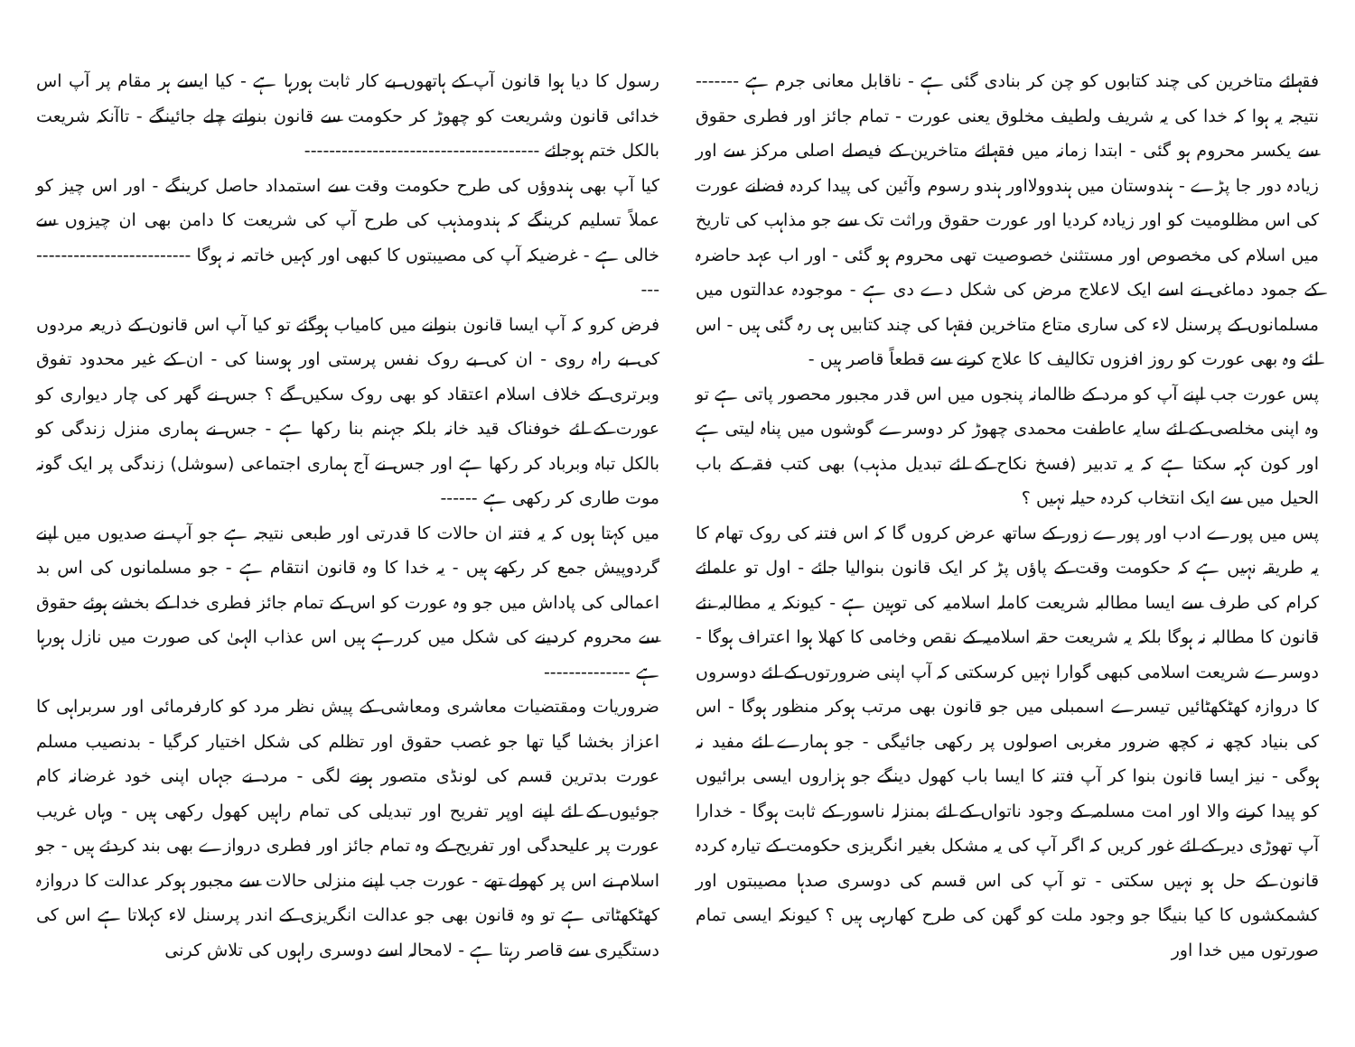فقہائے متاخرین کی چند کتابوں کو چن کر بنادی گئی ہے - ناقابل معانی جرم ہے ------- نتیجہ یہ ہوا کہ خدا کی یہ شریف ولطیف مخلوق یعنی عورت - تمام جائز اور فطری حقوق سے یکسر محروم ہو گئی - ابتدا زمانہ میں فقہائے متاخرین کے فیصلے اصلی مرکز سے اور زیادہ دور جا پڑے - ہندوستان میں ہندوولااور ہندو رسوم وآئین کی پیدا کردہ فضانے عورت کی اس مظلومیت کو اور زیادہ کردیا اور عورت حقوق وراثت تک سے جو مذاہب کی تاریخ میں اسلام کی مخصوص اور مستثنیٰ خصوصیت تھی محروم ہو گئی - اور اب عہد حاضرہ کے جمود دماغی نے اسے ایک لاعلاج مرض کی شکل دے دی ہے - موجودہ عدالتوں میں مسلمانوں کے پرسنل لاء کی ساری متاع متاخرین فقہا کی چند کتابیں ہی رہ گئی ہیں - اس لئے وہ بھی عورت کو روز افزوں تکالیف کا علاج کرنے سے قطعاً قاصر ہیں -
پس عورت جب اپنے آپ کو مرد کے ظالمانہ پنجوں میں اس قدر مجبور محصور پاتی ہے تو وہ اپنی مخلصی کے لئے سایہ عاطفت محمدی چھوڑ کر دوسرے گوشوں میں پناہ لیتی ہے اور کون کہہ سکتا ہے کہ یہ تدبیر (فسخ نکاح کے لئے تبدیل مذہب) بھی کتب فقہ کے باب الحیل میں سے ایک انتخاب کردہ حیلہ نہیں ؟
پس میں پورے ادب اور پورے زور کے ساتھ عرض کروں گا کہ اس فتنہ کی روک تھام کا یہ طریقہ نہیں ہے کہ حکومت وقت کے پاؤں پڑ کر ایک قانون بنوالیا جائے - اول تو علمائے کرام کی طرف سے ایسا مطالبہ شریعت کاملہ اسلامیہ کی توہین ہے - کیونکہ یہ مطالبہ نئے قانون کا مطالبہ نہ ہوگا بلکہ یہ شریعت حقہ اسلامیہ کے نقص وخامی کا کھلا ہوا اعتراف ہوگا - دوسرے شریعت اسلامی کبھی گوارا نہیں کرسکتی کہ آپ اپنی ضرورتوں کے لئے دوسروں کا دروازہ کھٹکھٹائیں تیسرے اسمبلی میں جو قانون بھی مرتب ہوکر منظور ہوگا - اس کی بنیاد کچھ نہ کچھ ضرور مغربی اصولوں پر رکھی جائیگی - جو ہمارے لئے مفید نہ ہوگی - نیز ایسا قانون بنوا کر آپ فتنہ کا ایسا باب کھول دینگے جو ہزاروں ایسی برائیوں کو پیدا کرنے والا اور امت مسلمہ کے وجود ناتواں کے لئے بمنزلہ ناسور کے ثابت ہوگا - خدارا آپ تھوڑی دیر کے لئے غور کریں کہ اگر آپ کی یہ مشکل بغیر انگریزی حکومت کے تیارہ کردہ قانون کے حل ہو نہیں سکتی - تو آپ کی اس قسم کی دوسری صدہا مصیبتوں اور کشمکشوں کا کیا بنیگا جو وجود ملت کو گھن کی طرح کھارہی ہیں ؟ کیونکہ ایسی تمام صورتوں میں خدا اور
رسول کا دیا ہوا قانون آپ کے ہاتھوں بے کار ثابت ہورہا ہے - کیا ایسے ہر مقام پر آپ اس خدائی قانون وشریعت کو چھوڑ کر حکومت سے قانون بنواتے چلے جائینگے - تاآنکہ شریعت بالکل ختم ہوجائے --------------------------------------
کیا آپ بھی ہندوؤں کی طرح حکومت وقت سے استمداد حاصل کرینگے - اور اس چیز کو عملاً تسلیم کرینگے کہ ہندومذہب کی طرح آپ کی شریعت کا دامن بھی ان چیزوں سے خالی ہے - غرضیکہ آپ کی مصیبتوں کا کبھی اور کہیں خاتمہ نہ ہوگا ----------------------------
فرض کرو کہ آپ ایسا قانون بنوانے میں کامیاب ہوگئے تو کیا آپ اس قانون کے ذریعہ مردوں کی بے راہ روی - ان کی بے روک نفس پرستی اور ہوسنا کی - ان کے غیر محدود تفوق وبرتری کے خلاف اسلام اعتقاد کو بھی روک سکیں گے ؟ جس نے گھر کی چار دیواری کو عورت کے لئے خوفناک قید خانہ بلکہ جہنم بنا رکھا ہے - جس نے ہماری منزل زندگی کو بالکل تباہ وبرباد کر رکھا ہے اور جس نے آج ہماری اجتماعی (سوشل) زندگی پر ایک گونہ موت طاری کر رکھی ہے ------
میں کہتا ہوں کہ یہ فتنہ ان حالات کا قدرتی اور طبعی نتیجہ ہے جو آپ نے صدیوں میں اپنے گردوپیش جمع کر رکھے ہیں - یہ خدا کا وہ قانون انتقام ہے - جو مسلمانوں کی اس بد اعمالی کی پاداش میں جو وہ عورت کو اس کے تمام جائز فطری خدا کے بخشے ہوئے حقوق سے محروم کردینے کی شکل میں کررہے ہیں اس عذاب الہیٰ کی صورت میں نازل ہورہا ہے --------------
ضروریات ومقتضیات معاشری ومعاشی کے پیش نظر مرد کو کارفرمائی اور سربراہی کا اعزاز بخشا گیا تھا جو غصب حقوق اور تظلم کی شکل اختیار کرگیا - بدنصیب مسلم عورت بدترین قسم کی لونڈی متصور ہونے لگی - مرد نے جہاں اپنی خود غرضانہ کام جوئیوں کے لئے اپنے اوپر تفریح اور تبدیلی کی تمام راہیں کھول رکھی ہیں - وہاں غریب عورت پر علیحدگی اور تفریح کے وہ تمام جائز اور فطری دروازے بھی بند کردئے ہیں - جو اسلام نے اس پر کھولے تھے - عورت جب اپنے منزلی حالات سے مجبور ہوکر عدالت کا دروازہ کھٹکھٹاتی ہے تو وہ قانون بھی جو عدالت انگریزی کے اندر پرسنل لاء کہلاتا ہے اس کی دستگیری سے قاصر رہتا ہے - لامحالہ اسے دوسری راہوں کی تلاش کرنی